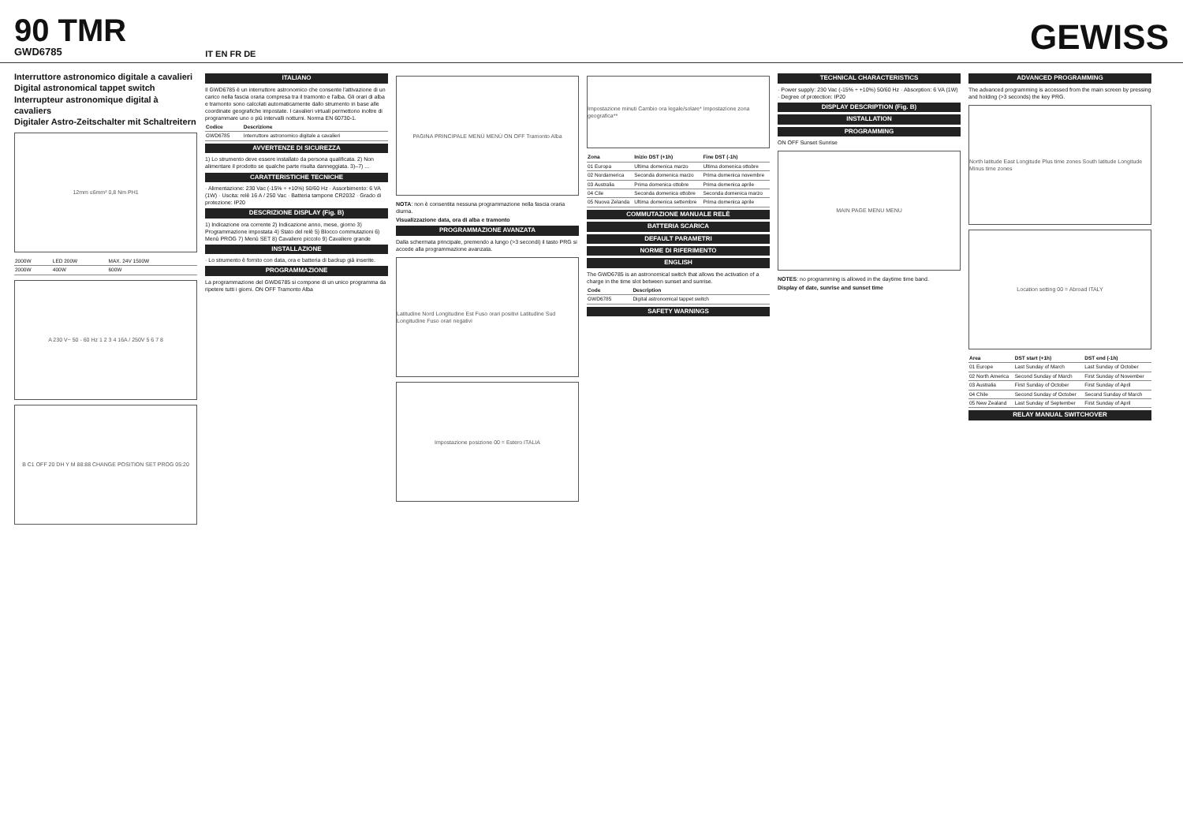90 TMR
GWD6785
IT EN FR DE
GEWISS
Interruttore astronomico digitale a cavalieri
Digital astronomical tappet switch
Interrupteur astronomique digital à cavaliers
Digitaler Astro-Zeitschalter mit Schaltreitern
12mm ≤6mm² 0,8 Nm PH1
| 2000W | LED 200W | MAX. 24V 1500W |
| 2000W | 400W | 600W |
A 230 V~ 50 - 60 Hz 1 2 3 4 16A / 250V 5 6 7 8
B C1 OFF 20 DH Y M 88:88 CHANGE POSITION SET PROG 05:20
ITALIANO
Il GWD6785 è un interruttore astronomico che consente l'attivazione di un carico nella fascia oraria compresa tra il tramonto e l'alba. Gli orari di alba e tramonto sono calcolati automaticamente dallo strumento in base alle coordinate geografiche impostate. I cavalieri virtuali permettono inoltre di programmare uno o più intervalli notturni. Norma EN 60730-1.
| Codice | Descrizione |
| --- | --- |
| GWD6785 | Interruttore astronomico digitale a cavalieri |
AVVERTENZE DI SICUREZZA
1) Lo strumento deve essere installato da persona qualificata. 2) Non alimentare il prodotto se qualche parte risulta danneggiata. 3)–7) ...
CARATTERISTICHE TECNICHE
· Alimentazione: 230 Vac (-15% ÷ +10%) 50/60 Hz · Assorbimento: 6 VA (1W) · Uscita: relè 16 A / 250 Vac · Batteria tampone CR2032 · Grado di protezione: IP20
DESCRIZIONE DISPLAY (Fig. B)
1) Indicazione ora corrente 2) Indicazione anno, mese, giorno 3) Programmazione impostata 4) Stato del relè 5) Blocco commutazioni 6) Menù PROG 7) Menù SET 8) Cavaliere piccolo 9) Cavaliere grande
INSTALLAZIONE
· Lo strumento è fornito con data, ora e batteria di backup già inserite.
PROGRAMMAZIONE
La programmazione del GWD6785 si compone di un unico programma da ripetere tutti i giorni. ON OFF Tramonto Alba
PAGINA PRINCIPALE MENÙ MENÙ ON OFF Tramonto Alba
NOTA: non è consentita nessuna programmazione nella fascia oraria diurna.
Visualizzazione data, ora di alba e tramonto
PROGRAMMAZIONE AVANZATA
Dalla schermata principale, premendo a lungo (>3 secondi) il tasto PRG si accede alla programmazione avanzata.
Latitudine Nord Longitudine Est Fuso orari positivi Latitudine Sud Longitudine Fuso orari negativi
Impostazione posizione 00 = Estero ITALIA
Impostazione minuti Cambio ora legale/solare* Impostazione zona geografica**
| Zona | Inizio DST (+1h) | Fine DST (-1h) |
| --- | --- | --- |
| 01 Europa | Ultima domenica marzo | Ultima domenica ottobre |
| 02 Nordamerica | Seconda domenica marzo | Prima domenica novembre |
| 03 Australia | Prima domenica ottobre | Prima domenica aprile |
| 04 Cile | Seconda domenica ottobre | Seconda domenica marzo |
| 05 Nuova Zelanda | Ultima domenica settembre | Prima domenica aprile |
COMMUTAZIONE MANUALE RELÈ
BATTERIA SCARICA
DEFAULT PARAMETRI
NORME DI RIFERIMENTO
ENGLISH
The GWD6785 is an astronomical switch that allows the activation of a charge in the time slot between sunset and sunrise.
| Code | Description |
| --- | --- |
| GWD6785 | Digital astronomical tappet switch |
SAFETY WARNINGS
TECHNICAL CHARACTERISTICS
· Power supply: 230 Vac (-15% ÷ +10%) 50/60 Hz · Absorption: 6 VA (1W) · Degree of protection: IP20
DISPLAY DESCRIPTION (Fig. B)
INSTALLATION
PROGRAMMING
ON OFF Sunset Sunrise
MAIN PAGE MENU MENU
NOTES: no programming is allowed in the daytime time band.
Display of date, sunrise and sunset time
ADVANCED PROGRAMMING
The advanced programming is accessed from the main screen by pressing and holding (>3 seconds) the key PRG.
North latitude East Longitude Plus time zones South latitude Longitude Minus time zones
Location setting 00 = Abroad ITALY
| Area | DST start (+1h) | DST end (-1h) |
| --- | --- | --- |
| 01 Europe | Last Sunday of March | Last Sunday of October |
| 02 North America | Second Sunday of March | First Sunday of November |
| 03 Australia | First Sunday of October | First Sunday of April |
| 04 Chile | Second Sunday of October | Second Sunday of March |
| 05 New Zealand | Last Sunday of September | First Sunday of April |
RELAY MANUAL SWITCHOVER